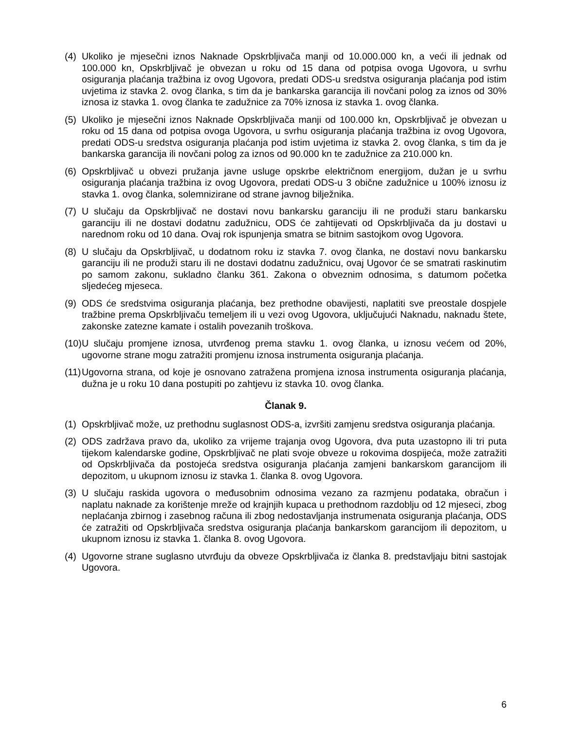(4) Ukoliko je mjesečni iznos Naknade Opskrbljivača manji od 10.000.000 kn, a veći ili jednak od 100.000 kn, Opskrbljivač je obvezan u roku od 15 dana od potpisa ovoga Ugovora, u svrhu osiguranja plaćanja tražbina iz ovog Ugovora, predati ODS-u sredstva osiguranja plaćanja pod istim uvjetima iz stavka 2. ovog članka, s tim da je bankarska garancija ili novčani polog za iznos od 30% iznosa iz stavka 1. ovog članka te zadužnice za 70% iznosa iz stavka 1. ovog članka.
(5) Ukoliko je mjesečni iznos Naknade Opskrbljivača manji od 100.000 kn, Opskrbljivač je obvezan u roku od 15 dana od potpisa ovoga Ugovora, u svrhu osiguranja plaćanja tražbina iz ovog Ugovora, predati ODS-u sredstva osiguranja plaćanja pod istim uvjetima iz stavka 2. ovog članka, s tim da je bankarska garancija ili novčani polog za iznos od 90.000 kn te zadužnice za 210.000 kn.
(6) Opskrbljivač u obvezi pružanja javne usluge opskrbe električnom energijom, dužan je u svrhu osiguranja plaćanja tražbina iz ovog Ugovora, predati ODS-u 3 obične zadužnice u 100% iznosu iz stavka 1. ovog članka, solemnizirane od strane javnog bilježnika.
(7) U slučaju da Opskrbljivač ne dostavi novu bankarsku garanciju ili ne produži staru bankarsku garanciju ili ne dostavi dodatnu zadužnicu, ODS će zahtijevati od Opskrbljivača da ju dostavi u narednom roku od 10 dana. Ovaj rok ispunjenja smatra se bitnim sastojkom ovog Ugovora.
(8) U slučaju da Opskrbljivač, u dodatnom roku iz stavka 7. ovog članka, ne dostavi novu bankarsku garanciju ili ne produži staru ili ne dostavi dodatnu zadužnicu, ovaj Ugovor će se smatrati raskinutim po samom zakonu, sukladno članku 361. Zakona o obveznim odnosima, s datumom početka sljedećeg mjeseca.
(9) ODS će sredstvima osiguranja plaćanja, bez prethodne obavijesti, naplatiti sve preostale dospjele tražbine prema Opskrbljivaču temeljem ili u vezi ovog Ugovora, uključujući Naknadu, naknadu štete, zakonske zatezne kamate i ostalih povezanih troškova.
(10) U slučaju promjene iznosa, utvrđenog prema stavku 1. ovog članka, u iznosu većem od 20%, ugovorne strane mogu zatražiti promjenu iznosa instrumenta osiguranja plaćanja.
(11) Ugovorna strana, od koje je osnovano zatražena promjena iznosa instrumenta osiguranja plaćanja, dužna je u roku 10 dana postupiti po zahtjevu iz stavka 10. ovog članka.
Članak 9.
(1) Opskrbljivač može, uz prethodnu suglasnost ODS-a, izvršiti zamjenu sredstva osiguranja plaćanja.
(2) ODS zadržava pravo da, ukoliko za vrijeme trajanja ovog Ugovora, dva puta uzastopno ili tri puta tijekom kalendarske godine, Opskrbljivač ne plati svoje obveze u rokovima dospijeća, može zatražiti od Opskrbljivača da postojeća sredstva osiguranja plaćanja zamjeni bankarskom garancijom ili depozitom, u ukupnom iznosu iz stavka 1. članka 8. ovog Ugovora.
(3) U slučaju raskida ugovora o međusobnim odnosima vezano za razmjenu podataka, obračun i naplatu naknade za korištenje mreže od krajnjih kupaca u prethodnom razdoblju od 12 mjeseci, zbog neplaćanja zbirnog i zasebnog računa ili zbog nedostavljanja instrumenata osiguranja plaćanja, ODS će zatražiti od Opskrbljivača sredstva osiguranja plaćanja bankarskom garancijom ili depozitom, u ukupnom iznosu iz stavka 1. članka 8. ovog Ugovora.
(4) Ugovorne strane suglasno utvrđuju da obveze Opskrbljivača iz članka 8. predstavljaju bitni sastojak Ugovora.
6